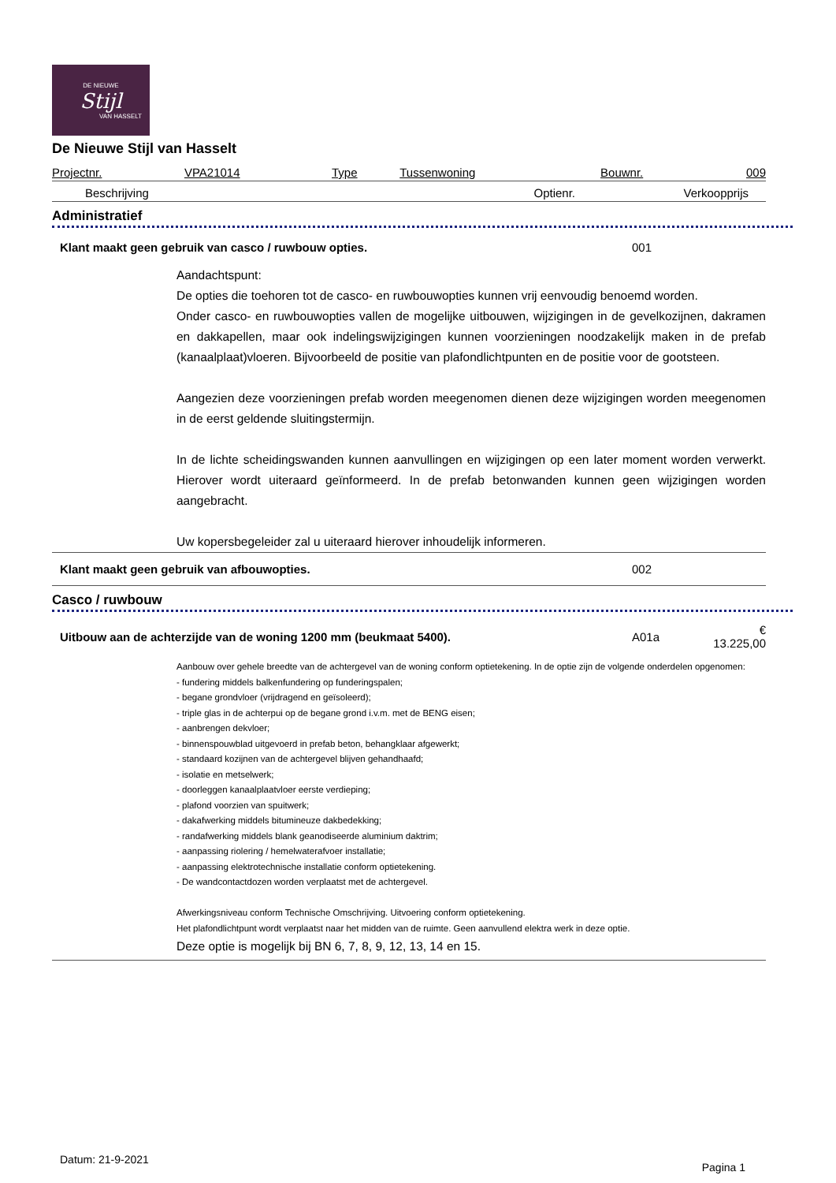DE NIEUWE
Stijl
VAN HASSELT
De Nieuwe Stijl van Hasselt
| Projectnr. | VPA21014 | Type | Tussenwoning | Bouwnr. | 009 |
| Beschrijving | Optienr. | Verkoopprijs |
Administratief
| Klant maakt geen gebruik van casco / ruwbouw opties. | 001 |
Aandachtspunt:
De opties die toehoren tot de casco- en ruwbouwopties kunnen vrij eenvoudig benoemd worden.
Onder casco- en ruwbouwopties vallen de mogelijke uitbouwen, wijzigingen in de gevelkozijnen, dakramen en dakkapellen, maar ook indelingswijzigingen kunnen voorzieningen noodzakelijk maken in de prefab (kanaalplaat)vloeren. Bijvoorbeeld de positie van plafondlichtpunten en de positie voor de gootsteen.
Aangezien deze voorzieningen prefab worden meegenomen dienen deze wijzigingen worden meegenomen in de eerst geldende sluitingstermijn.
In de lichte scheidingswanden kunnen aanvullingen en wijzigingen op een later moment worden verwerkt. Hierover wordt uiteraard geïnformeerd. In de prefab betonwanden kunnen geen wijzigingen worden aangebracht.
Uw kopersbegeleider zal u uiteraard hierover inhoudelijk informeren.
| Klant maakt geen gebruik van afbouwopties. | 002 |
Casco / ruwbouw
| Uitbouw aan de achterzijde van de woning 1200 mm (beukmaat 5400). | A01a | € 13.225,00 |
Aanbouw over gehele breedte van de achtergevel van de woning conform optietekening. In de optie zijn de volgende onderdelen opgenomen:
- fundering middels balkenfundering op funderingspalen;
- begane grondvloer (vrijdragend en geïsoleerd);
- triple glas in de achterpui op de begane grond i.v.m. met de BENG eisen;
- aanbrengen dekvloer;
- binnenspouwblad uitgevoerd in prefab beton, behangklaar afgewerkt;
- standaard kozijnen van de achtergevel blijven gehandhaafd;
- isolatie en metselwerk;
- doorleggen kanaalplaatvloer eerste verdieping;
- plafond voorzien van spuitwerk;
- dakafwerking middels bitumineuze dakbedekking;
- randafwerking middels blank geanodiseerde aluminium daktrim;
- aanpassing riolering / hemelwaterafvoer installatie;
- aanpassing elektrotechnische installatie conform optietekening.
- De wandcontactdozen worden verplaatst met de achtergevel.
Afwerkingsniveau conform Technische Omschrijving. Uitvoering conform optietekening.
Het plafondlichtpunt wordt verplaatst naar het midden van de ruimte. Geen aanvullend elektra werk in deze optie.
Deze optie is mogelijk bij BN 6, 7, 8, 9, 12, 13, 14 en 15.
Datum: 21-9-2021 Pagina 1